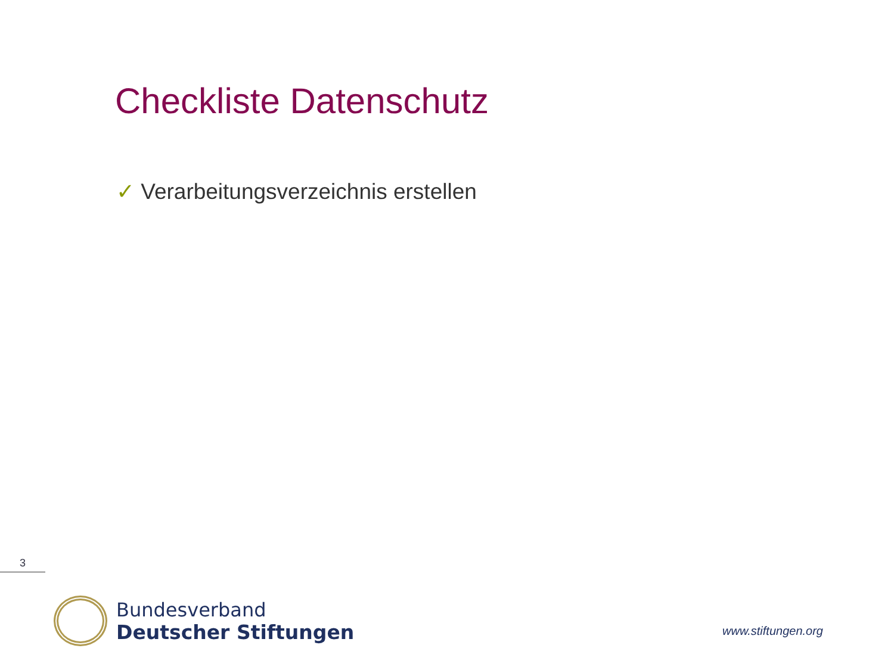Checkliste Datenschutz
✓ Verarbeitungsverzeichnis erstellen
3
Bundesverband
Deutscher Stiftungen
www.stiftungen.org